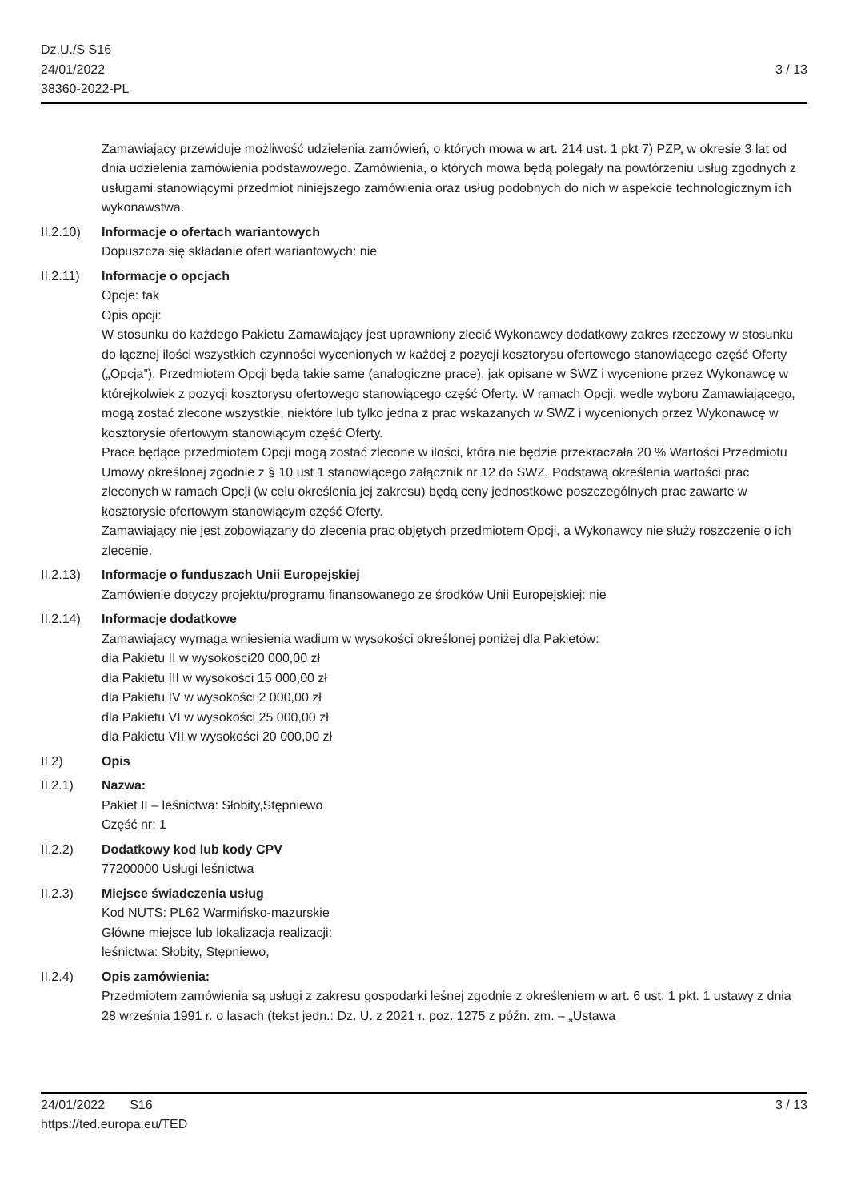Dz.U./S S16
24/01/2022
38360-2022-PL
3 / 13
Zamawiający przewiduje możliwość udzielenia zamówień, o których mowa w art. 214 ust. 1 pkt 7) PZP, w okresie 3 lat od dnia udzielenia zamówienia podstawowego. Zamówienia, o których mowa będą polegały na powtórzeniu usług zgodnych z usługami stanowiącymi przedmiot niniejszego zamówienia oraz usług podobnych do nich w aspekcie technologicznym ich wykonawstwa.
II.2.10)
Informacje o ofertach wariantowych
Dopuszcza się składanie ofert wariantowych: nie
II.2.11)
Informacje o opcjach
Opcje: tak
Opis opcji:
W stosunku do każdego Pakietu Zamawiający jest uprawniony zlecić Wykonawcy dodatkowy zakres rzeczowy w stosunku do łącznej ilości wszystkich czynności wycenionych w każdej z pozycji kosztorysu ofertowego stanowiącego część Oferty („Opcja”). Przedmiotem Opcji będą takie same (analogiczne prace), jak opisane w SWZ i wycenione przez Wykonawcę w którejkolwiek z pozycji kosztorysu ofertowego stanowiącego część Oferty. W ramach Opcji, wedle wyboru Zamawiającego, mogą zostać zlecone wszystkie, niektóre lub tylko jedna z prac wskazanych w SWZ i wycenionych przez Wykonawcę w kosztorysie ofertowym stanowiącym część Oferty.
Prace będące przedmiotem Opcji mogą zostać zlecone w ilości, która nie będzie przekraczała 20 % Wartości Przedmiotu Umowy określonej zgodnie z § 10 ust 1 stanowiącego załącznik nr 12 do SWZ. Podstawą określenia wartości prac zleconych w ramach Opcji (w celu określenia jej zakresu) będą ceny jednostkowe poszczególnych prac zawarte w kosztorysie ofertowym stanowiącym część Oferty.
Zamawiający nie jest zobowiązany do zlecenia prac objętych przedmiotem Opcji, a Wykonawcy nie służy roszczenie o ich zlecenie.
II.2.13)
Informacje o funduszach Unii Europejskiej
Zamówienie dotyczy projektu/programu finansowanego ze środków Unii Europejskiej: nie
II.2.14)
Informacje dodatkowe
Zamawiający wymaga wniesienia wadium w wysokości określonej poniżej dla Pakietów:
dla Pakietu II w wysokości20 000,00 zł
dla Pakietu III w wysokości 15 000,00 zł
dla Pakietu IV w wysokości 2 000,00 zł
dla Pakietu VI w wysokości 25 000,00 zł
dla Pakietu VII w wysokości 20 000,00 zł
II.2) Opis
II.2.1) Nazwa:
Pakiet II – leśnictwa: Słobity,Stępniewo
Część nr: 1
II.2.2) Dodatkowy kod lub kody CPV
77200000 Usługi leśnictwa
II.2.3) Miejsce świadczenia usług
Kod NUTS: PL62 Warmińsko-mazurskie
Główne miejsce lub lokalizacja realizacji:
leśnictwa: Słobity, Stępniewo,
II.2.4) Opis zamówienia:
Przedmiotem zamówienia są usługi z zakresu gospodarki leśnej zgodnie z określeniem w art. 6 ust. 1 pkt. 1 ustawy z dnia 28 września 1991 r. o lasach (tekst jedn.: Dz. U. z 2021 r. poz. 1275 z późn. zm. – „Ustawa
24/01/2022 S16
https://ted.europa.eu/TED
3 / 13